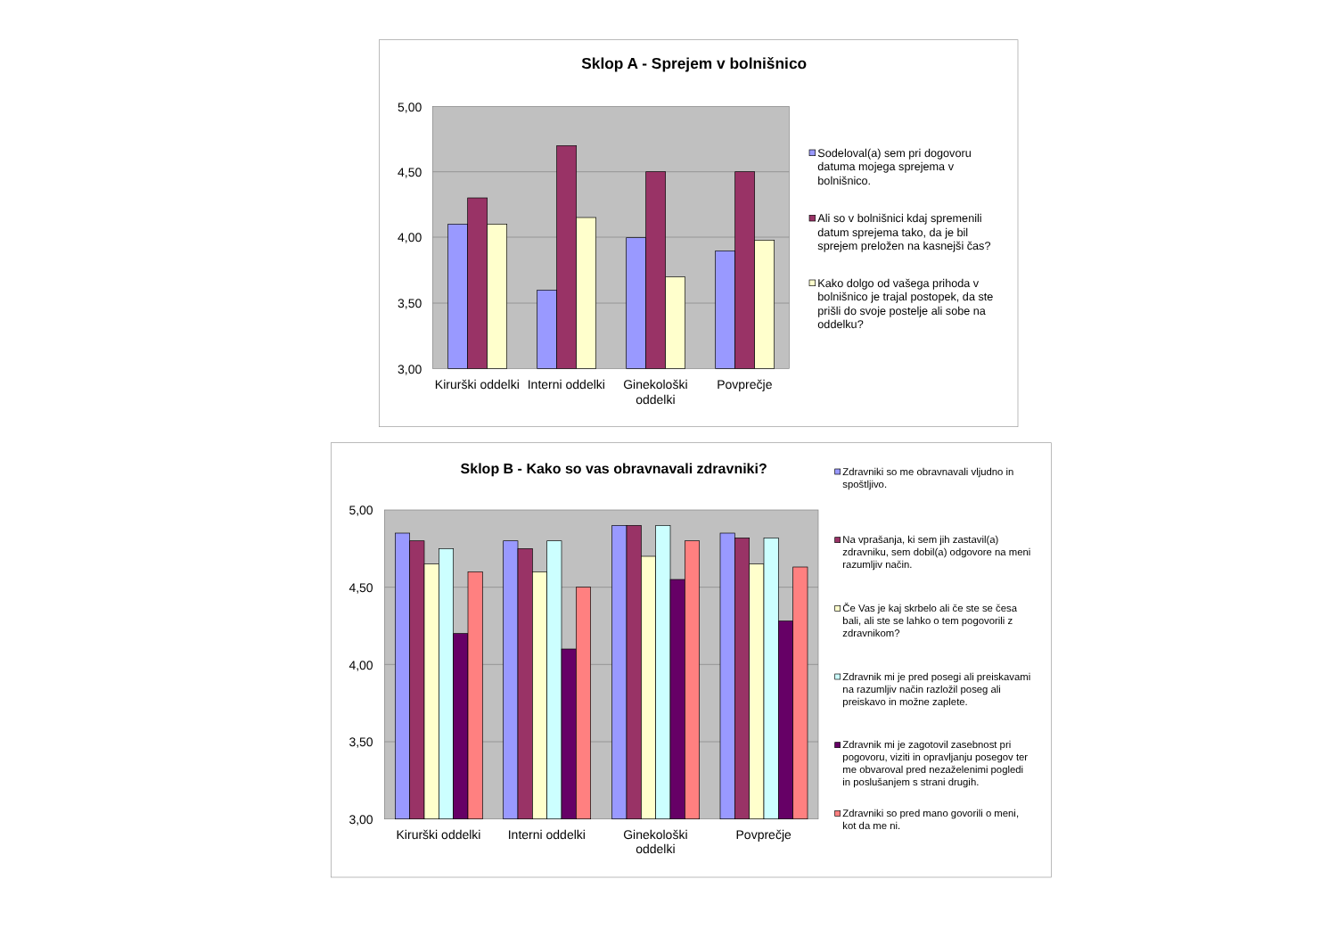Sklop A - Sprejem v bolnišnico
5,00
4,50
4,00
3,50
3,00
Kirurški oddelki
Interni oddelki
Ginekološki
oddelki
Povprečje
Sodeloval(a) sem pri dogovoru
datuma mojega sprejema v
bolnišnico.
Ali so v bolnišnici kdaj spremenili
datum sprejema tako, da je bil
sprejem preložen na kasnejši čas?
Kako dolgo od vašega prihoda v
bolnišnico je trajal postopek, da ste
prišli do svoje postelje ali sobe na
oddelku?
Sklop B - Kako so vas obravnavali zdravniki?
5,00
4,50
4,00
3,50
3,00
Kirurški oddelki
Interni oddelki
Ginekološki
oddelki
Povprečje
Zdravniki so me obravnavali vljudno in
spoštljivo.
Na vprašanja, ki sem jih zastavil(a)
zdravniku, sem dobil(a) odgovore na meni
razumljiv način.
Če Vas je kaj skrbelo ali če ste se česa
bali, ali ste se lahko o tem pogovorili z
zdravnikom?
Zdravnik mi je pred posegi ali preiskavami
na razumljiv način razložil poseg ali
preiskavo in možne zaplete.
Zdravnik mi je zagotovil zasebnost pri
pogovoru, viziti in opravljanju posegov ter
me obvaroval pred nezaželenimi pogledi
in poslušanjem s strani drugih.
Zdravniki so pred mano govorili o meni,
kot da me ni.